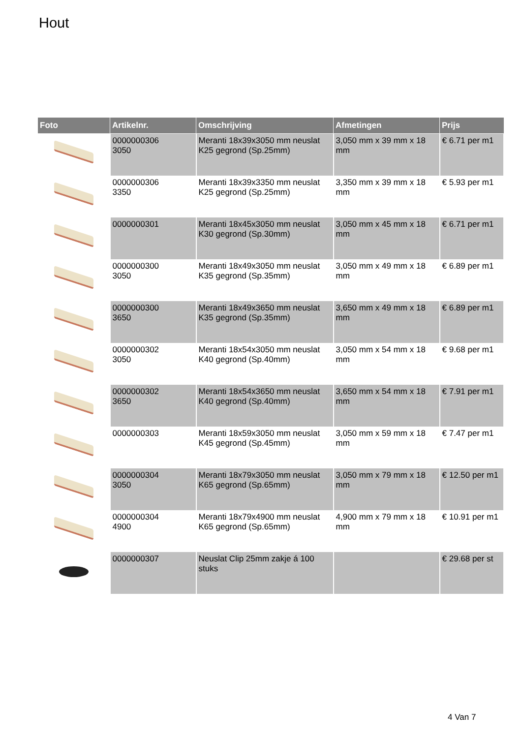Hout
| Foto | Artikelnr. | Omschrijving | Afmetingen | Prijs |
| --- | --- | --- | --- | --- |
| | 0000000306 3050 | Meranti 18x39x3050 mm neuslat K25 gegrond (Sp.25mm) | 3,050 mm x 39 mm x 18 mm | € 6.71 per m1 |
| | 0000000306 3350 | Meranti 18x39x3350 mm neuslat K25 gegrond (Sp.25mm) | 3,350 mm x 39 mm x 18 mm | € 5.93 per m1 |
| | 0000000301 | Meranti 18x45x3050 mm neuslat K30 gegrond (Sp.30mm) | 3,050 mm x 45 mm x 18 mm | € 6.71 per m1 |
| | 0000000300 3050 | Meranti 18x49x3050 mm neuslat K35 gegrond (Sp.35mm) | 3,050 mm x 49 mm x 18 mm | € 6.89 per m1 |
| | 0000000300 3650 | Meranti 18x49x3650 mm neuslat K35 gegrond (Sp.35mm) | 3,650 mm x 49 mm x 18 mm | € 6.89 per m1 |
| | 0000000302 3050 | Meranti 18x54x3050 mm neuslat K40 gegrond (Sp.40mm) | 3,050 mm x 54 mm x 18 mm | € 9.68 per m1 |
| | 0000000302 3650 | Meranti 18x54x3650 mm neuslat K40 gegrond (Sp.40mm) | 3,650 mm x 54 mm x 18 mm | € 7.91 per m1 |
| | 0000000303 | Meranti 18x59x3050 mm neuslat K45 gegrond (Sp.45mm) | 3,050 mm x 59 mm x 18 mm | € 7.47 per m1 |
| | 0000000304 3050 | Meranti 18x79x3050 mm neuslat K65 gegrond (Sp.65mm) | 3,050 mm x 79 mm x 18 mm | € 12.50 per m1 |
| | 0000000304 4900 | Meranti 18x79x4900 mm neuslat K65 gegrond (Sp.65mm) | 4,900 mm x 79 mm x 18 mm | € 10.91 per m1 |
| | 0000000307 | Neuslat Clip 25mm zakje á 100 stuks | | € 29.68 per st |
4 Van 7